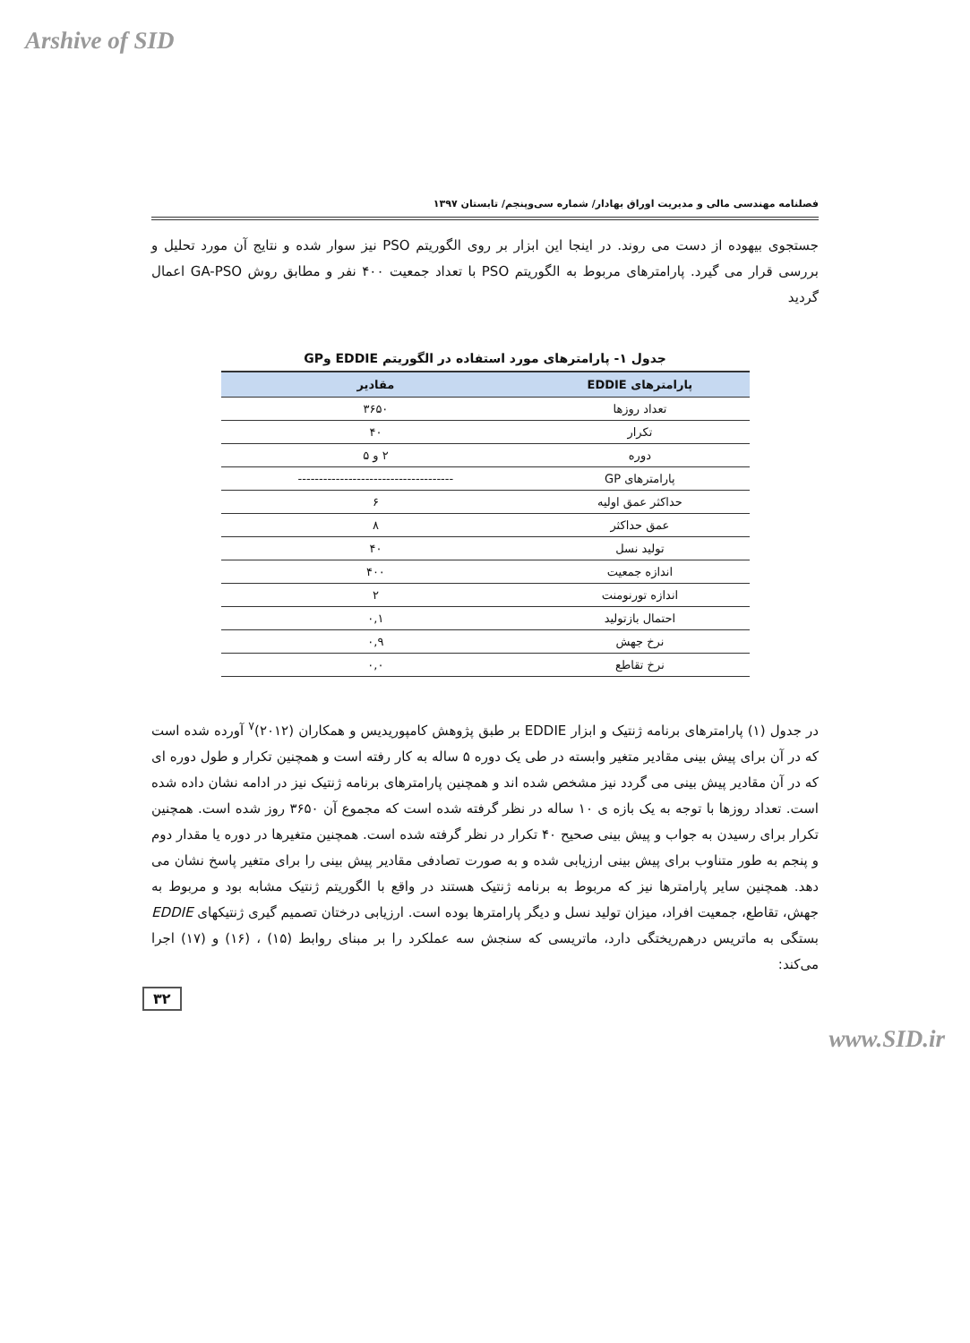Arshive of SID
فصلنامه مهندسی مالی و مدیریت اوراق بهادار/ شماره سی‌وپنجم/ تابستان ۱۳۹۷
جستجوی بیهوده از دست می روند. در اینجا این ابزار بر روی الگوریتم PSO نیز سوار شده و نتایج آن مورد تحلیل و بررسی قرار می گیرد. پارامترهای مربوط به الگوریتم PSO با تعداد جمعیت ۴۰۰ نفر و مطابق روش GA-PSO اعمال گردید
جدول ۱- پارامترهای مورد استفاده در الگوریتم EDDIE وGP
| پارامترهای EDDIE | مقادیر |
| --- | --- |
| تعداد روزها | ۳۶۵۰ |
| تکرار | ۴۰ |
| دوره | ۲ و ۵ |
| پارامترهای GP | ------------------------------------- |
| حداکثر عمق اولیه | ۶ |
| عمق حداکثر | ۸ |
| تولید نسل | ۴۰ |
| اندازه جمعیت | ۴۰۰ |
| اندازه تورنومنت | ۲ |
| احتمال بازتولید | ۰,۱ |
| نرخ جهش | ۰,۹ |
| نرخ تقاطع | ۰,۰ |
در جدول (۱) پارامترهای برنامه ژنتیک و ابزار EDDIE بر طبق پژوهش کامپوریدیس و همکاران (۲۰۱۲)<sup>۷</sup> آورده شده است که در آن برای پیش بینی مقادیر متغیر وابسته در طی یک دوره ۵ ساله به کار رفته است و همچنین تکرار و طول دوره ای که در آن مقادیر پیش بینی می گردد نیز مشخص شده اند و همچنین پارامترهای برنامه ژنتیک نیز در ادامه نشان داده شده است. تعداد روزها با توجه به یک بازه ی ۱۰ ساله در نظر گرفته شده است که مجموع آن ۳۶۵۰ روز شده است. همچنین تکرار برای رسیدن به جواب و پیش بینی صحیح ۴۰ تکرار در نظر گرفته شده است. همچنین متغیرها در دوره یا مقدار دوم و پنجم به طور متناوب برای پیش بینی ارزیابی شده و به صورت تصادفی مقادیر پیش بینی را برای متغیر پاسخ نشان می دهد. همچنین سایر پارامترها نیز که مربوط به برنامه ژنتیک هستند در واقع با الگوریتم ژنتیک مشابه بود و مربوط به جهش، تقاطع، جمعیت افراد، میزان تولید نسل و دیگر پارامترها بوده است. ارزیابی درختان تصمیم گیری ژنتیکهای EDDIE بستگی به ماتریس درهم‌ریختگی دارد، ماتریسی که سنجش سه عملکرد را بر مبنای روابط (۱۵) ، (۱۶) و (۱۷) اجرا می‌کند:
۳۲
www.SID.ir